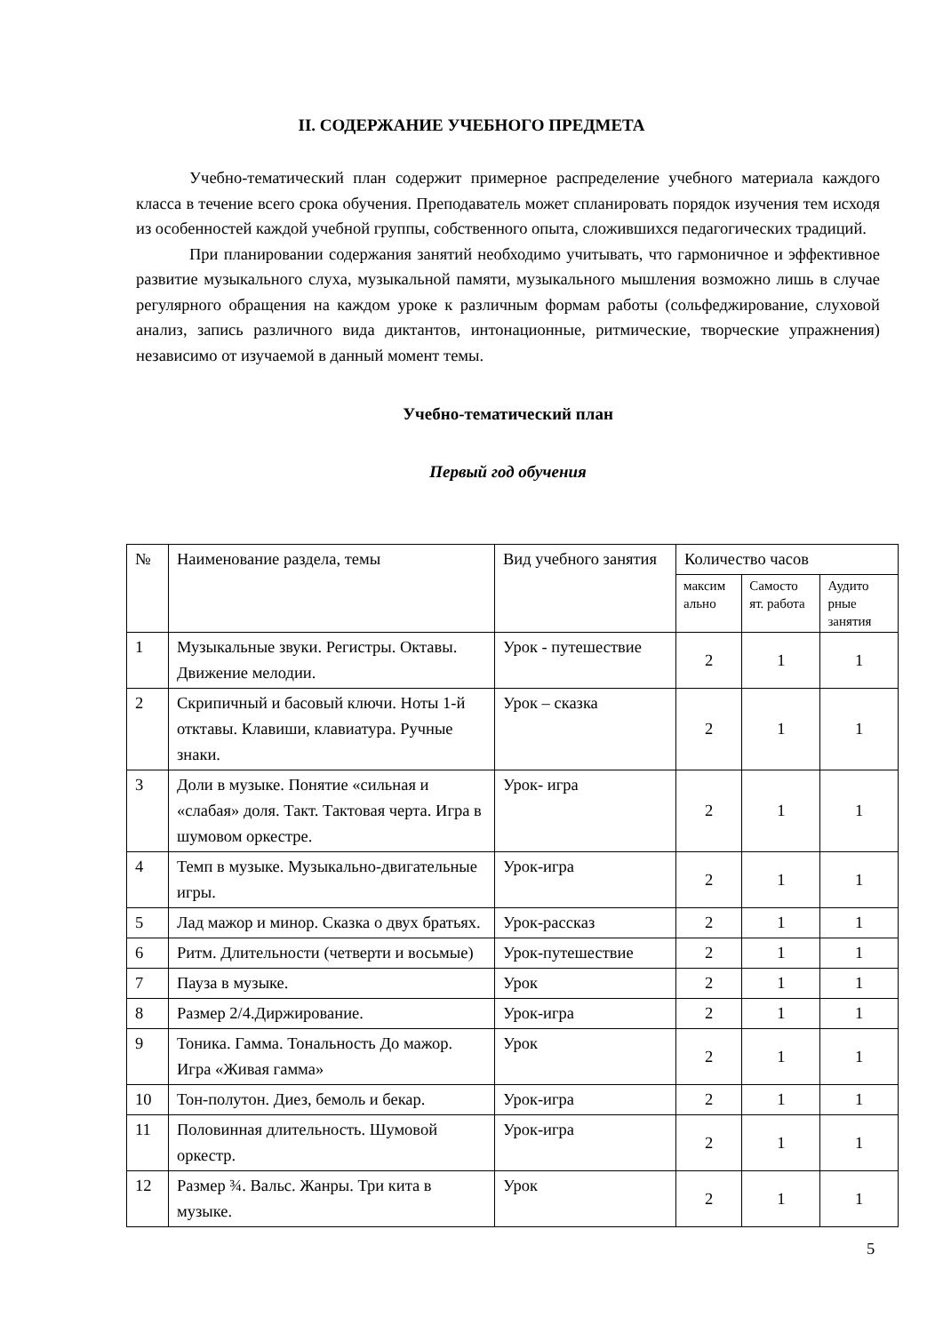II. СОДЕРЖАНИЕ УЧЕБНОГО ПРЕДМЕТА
Учебно-тематический план содержит примерное распределение учебного материала каждого класса в течение всего срока обучения. Преподаватель может спланировать порядок изучения тем исходя из особенностей каждой учебной группы, собственного опыта, сложившихся педагогических традиций.
При планировании содержания занятий необходимо учитывать, что гармоничное и эффективное развитие музыкального слуха, музыкальной памяти, музыкального мышления возможно лишь в случае регулярного обращения на каждом уроке к различным формам работы (сольфеджирование, слуховой анализ, запись различного вида диктантов, интонационные, ритмические, творческие упражнения) независимо от изучаемой в данный момент темы.
Учебно-тематический план
Первый год обучения
| № | Наименование раздела, темы | Вид учебного занятия | Количество часов | | |
| --- | --- | --- | --- | --- | --- |
| | | | максим ально | Самосто ят. работа | Аудито рные занятия |
| 1 | Музыкальные звуки. Регистры. Октавы. Движение мелодии. | Урок - путешествие | 2 | 1 | 1 |
| 2 | Скрипичный и басовый ключи. Ноты 1-й отктавы. Клавиши, клавиатура. Ручные знаки. | Урок – сказка | 2 | 1 | 1 |
| 3 | Доли в музыке. Понятие «сильная и «слабая» доля. Такт. Тактовая черта. Игра в шумовом оркестре. | Урок- игра | 2 | 1 | 1 |
| 4 | Темп в музыке. Музыкально-двигательные игры. | Урок-игра | 2 | 1 | 1 |
| 5 | Лад мажор и минор. Сказка о двух братьях. | Урок-рассказ | 2 | 1 | 1 |
| 6 | Ритм. Длительности (четверти и восьмые) | Урок-путешествие | 2 | 1 | 1 |
| 7 | Пауза в музыке. | Урок | 2 | 1 | 1 |
| 8 | Размер 2/4.Диржирование. | Урок-игра | 2 | 1 | 1 |
| 9 | Тоника. Гамма. Тональность До мажор. Игра «Живая гамма» | Урок | 2 | 1 | 1 |
| 10 | Тон-полутон. Диез, бемоль и бекар. | Урок-игра | 2 | 1 | 1 |
| 11 | Половинная длительность. Шумовой оркестр. | Урок-игра | 2 | 1 | 1 |
| 12 | Размер ¾. Вальс. Жанры. Три кита в музыке. | Урок | 2 | 1 | 1 |
5